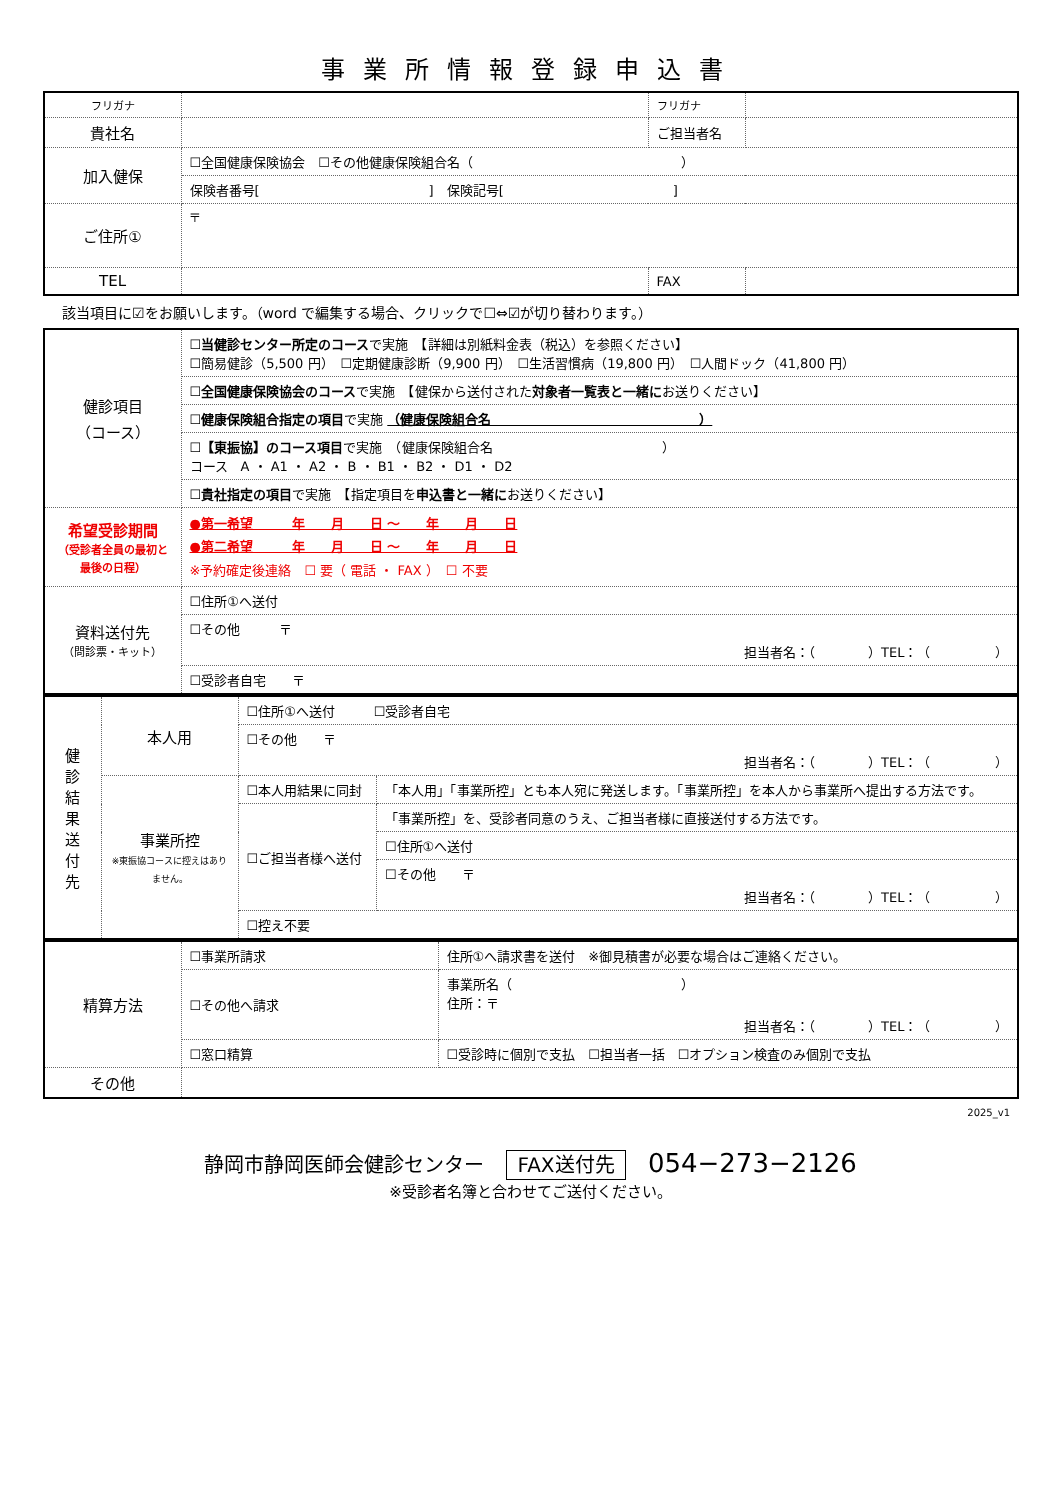事業所情報登録申込書
| フリガナ | | フリガナ | |
| 貴社名 | | ご担当者名 | |
| 加入健保 | ☐全国健康保険協会 ☐その他健康保険組合名（ ） | | |
| | 保険者番号[ ] 保険記号[ ] | | |
| ご住所① | 〒 | | |
| TEL | | FAX | |
該当項目に☑をお願いします。（word で編集する場合、クリックで☐⇔☑が切り替わります。）
| 健診項目 （コース） | ☐当健診センター所定のコース で実施 【詳細は別紙料金表（税込）を参照ください】 ☐簡易健診（5,500 円） ☐定期健康診断（9,900 円） ☐生活習慣病（19,800 円） ☐人間ドック（41,800 円） |
| | ☐全国健康保険協会のコース で実施 【健保から送付された 対象者一覧表と一緒に お送りください】 |
| | ☐健康保険組合指定の項目 で実施 （健康保険組合名 ） |
| | ☐【東振協】のコース項目 で実施 （健康保険組合名 ） コース A ・ A1 ・ A2 ・ B ・ B1 ・ B2 ・ D1 ・ D2 |
| | ☐貴社指定の項目 で実施 【指定項目を 申込書と一緒に お送りください】 |
| 希望受診期間 （受診者全員の最初と最後の日程） | ●第一希望 年 月 日 ～ 年 月 日 ●第二希望 年 月 日 ～ 年 月 日 ※予約確定後連絡 ☐ 要（ 電話 ・ FAX ） ☐ 不要 |
| 資料送付先 （問診票・キット） | ☐住所①へ送付 |
| | ☐その他 〒 担当者名：（ ）TEL：（ ） |
| | ☐受診者自宅 〒 |
| 健 診 結 果 送 付 先 | 本人用 | ☐住所①へ送付 ☐受診者自宅 | |
| | | ☐その他 〒 担当者名：（ ）TEL：（ ） | |
| | 事業所控 ※東振協コースに控えはありません。 | ☐本人用結果に同封 | 「本人用」「事業所控」とも本人宛に発送します。「事業所控」を本人から事業所へ提出する方法です。 |
| | | ☐ご担当者様へ送付 | 「事業所控」を、受診者同意のうえ、ご担当者様に直接送付する方法です。 |
| | | | ☐住所①へ送付 |
| | | | ☐その他 〒 担当者名：（ ）TEL：（ ） |
| | | ☐控え不要 | |
| 精算方法 | ☐事業所請求 | 住所①へ請求書を送付 ※御見積書が必要な場合はご連絡ください。 |
| | ☐その他へ請求 | 事業所名（ ） 住所：〒 担当者名：（ ）TEL：（ ） |
| | ☐窓口精算 | ☐受診時に個別で支払 ☐担当者一括 ☐オプション検査のみ個別で支払 |
| その他 | | |
2025_v1
静岡市静岡医師会健診センター FAX送付先 054−273−2126
※受診者名簿と合わせてご送付ください。